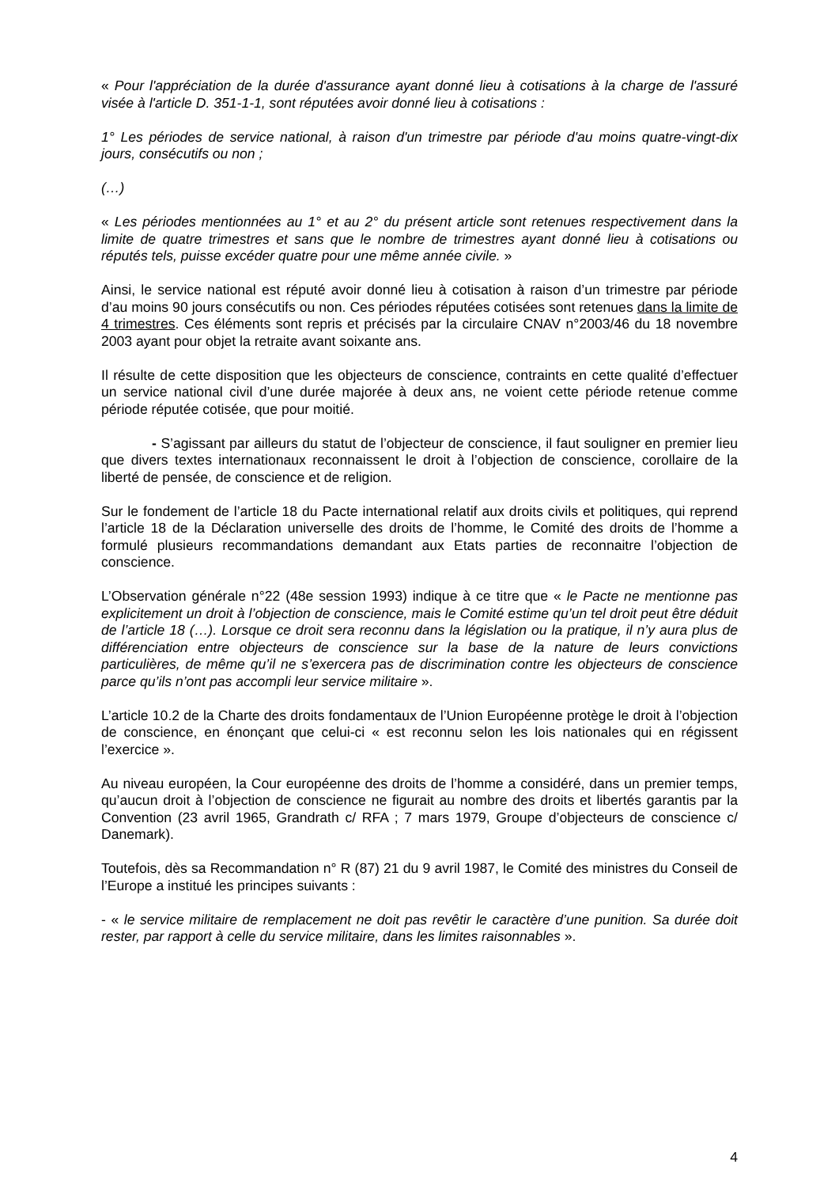« Pour l'appréciation de la durée d'assurance ayant donné lieu à cotisations à la charge de l'assuré visée à l'article D. 351-1-1, sont réputées avoir donné lieu à cotisations :
1° Les périodes de service national, à raison d'un trimestre par période d'au moins quatre-vingt-dix jours, consécutifs ou non ;
(…)
« Les périodes mentionnées au 1° et au 2° du présent article sont retenues respectivement dans la limite de quatre trimestres et sans que le nombre de trimestres ayant donné lieu à cotisations ou réputés tels, puisse excéder quatre pour une même année civile. »
Ainsi, le service national est réputé avoir donné lieu à cotisation à raison d’un trimestre par période d’au moins 90 jours consécutifs ou non. Ces périodes réputées cotisées sont retenues dans la limite de 4 trimestres. Ces éléments sont repris et précisés par la circulaire CNAV n°2003/46 du 18 novembre 2003 ayant pour objet la retraite avant soixante ans.
Il résulte de cette disposition que les objecteurs de conscience, contraints en cette qualité d’effectuer un service national civil d’une durée majorée à deux ans, ne voient cette période retenue comme période réputée cotisée, que pour moitié.
- S’agissant par ailleurs du statut de l’objecteur de conscience, il faut souligner en premier lieu que divers textes internationaux reconnaissent le droit à l’objection de conscience, corollaire de la liberté de pensée, de conscience et de religion.
Sur le fondement de l’article 18 du Pacte international relatif aux droits civils et politiques, qui reprend l’article 18 de la Déclaration universelle des droits de l’homme, le Comité des droits de l’homme a formulé plusieurs recommandations demandant aux Etats parties de reconnaitre l’objection de conscience.
L’Observation générale n°22 (48e session 1993) indique à ce titre que « le Pacte ne mentionne pas explicitement un droit à l’objection de conscience, mais le Comité estime qu’un tel droit peut être déduit de l’article 18 (…). Lorsque ce droit sera reconnu dans la législation ou la pratique, il n’y aura plus de différenciation entre objecteurs de conscience sur la base de la nature de leurs convictions particulières, de même qu’il ne s’exercera pas de discrimination contre les objecteurs de conscience parce qu’ils n’ont pas accompli leur service militaire ».
L’article 10.2 de la Charte des droits fondamentaux de l’Union Européenne protège le droit à l’objection de conscience, en énonçant que celui-ci « est reconnu selon les lois nationales qui en régissent l’exercice ».
Au niveau européen, la Cour européenne des droits de l’homme a considéré, dans un premier temps, qu’aucun droit à l’objection de conscience ne figurait au nombre des droits et libertés garantis par la Convention (23 avril 1965, Grandrath c/ RFA ; 7 mars 1979, Groupe d’objecteurs de conscience c/ Danemark).
Toutefois, dès sa Recommandation n° R (87) 21 du 9 avril 1987, le Comité des ministres du Conseil de l’Europe a institué les principes suivants :
- « le service militaire de remplacement ne doit pas revêtir le caractère d’une punition. Sa durée doit rester, par rapport à celle du service militaire, dans les limites raisonnables ».
4